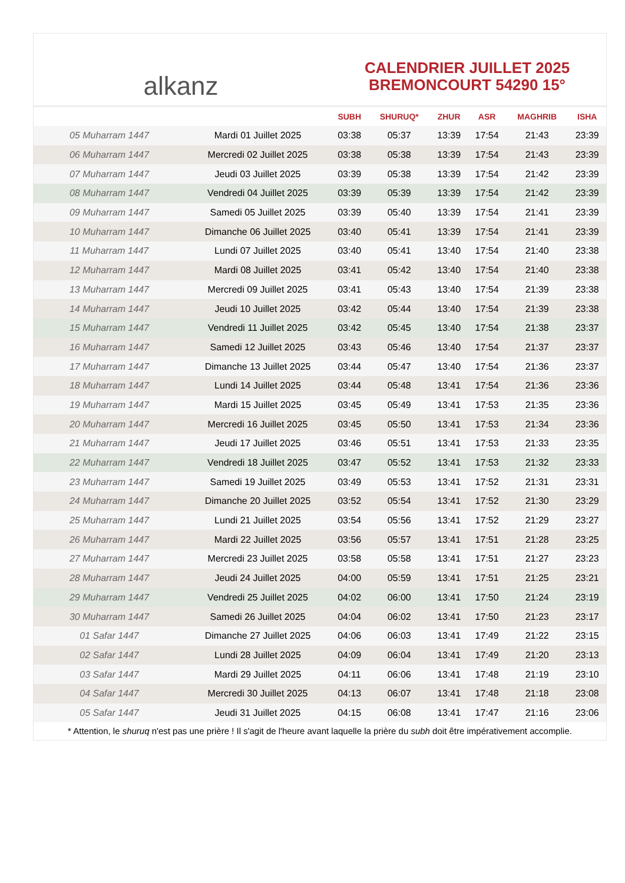alkanz
CALENDRIER JUILLET 2025
BREMONCOURT 54290 15°
| | | SUBH | SHURUQ* | ZHUR | ASR | MAGHRIB | ISHA |
| --- | --- | --- | --- | --- | --- | --- | --- |
| 05 Muharram 1447 | Mardi 01 Juillet 2025 | 03:38 | 05:37 | 13:39 | 17:54 | 21:43 | 23:39 |
| 06 Muharram 1447 | Mercredi 02 Juillet 2025 | 03:38 | 05:38 | 13:39 | 17:54 | 21:43 | 23:39 |
| 07 Muharram 1447 | Jeudi 03 Juillet 2025 | 03:39 | 05:38 | 13:39 | 17:54 | 21:42 | 23:39 |
| 08 Muharram 1447 | Vendredi 04 Juillet 2025 | 03:39 | 05:39 | 13:39 | 17:54 | 21:42 | 23:39 |
| 09 Muharram 1447 | Samedi 05 Juillet 2025 | 03:39 | 05:40 | 13:39 | 17:54 | 21:41 | 23:39 |
| 10 Muharram 1447 | Dimanche 06 Juillet 2025 | 03:40 | 05:41 | 13:39 | 17:54 | 21:41 | 23:39 |
| 11 Muharram 1447 | Lundi 07 Juillet 2025 | 03:40 | 05:41 | 13:40 | 17:54 | 21:40 | 23:38 |
| 12 Muharram 1447 | Mardi 08 Juillet 2025 | 03:41 | 05:42 | 13:40 | 17:54 | 21:40 | 23:38 |
| 13 Muharram 1447 | Mercredi 09 Juillet 2025 | 03:41 | 05:43 | 13:40 | 17:54 | 21:39 | 23:38 |
| 14 Muharram 1447 | Jeudi 10 Juillet 2025 | 03:42 | 05:44 | 13:40 | 17:54 | 21:39 | 23:38 |
| 15 Muharram 1447 | Vendredi 11 Juillet 2025 | 03:42 | 05:45 | 13:40 | 17:54 | 21:38 | 23:37 |
| 16 Muharram 1447 | Samedi 12 Juillet 2025 | 03:43 | 05:46 | 13:40 | 17:54 | 21:37 | 23:37 |
| 17 Muharram 1447 | Dimanche 13 Juillet 2025 | 03:44 | 05:47 | 13:40 | 17:54 | 21:36 | 23:37 |
| 18 Muharram 1447 | Lundi 14 Juillet 2025 | 03:44 | 05:48 | 13:41 | 17:54 | 21:36 | 23:36 |
| 19 Muharram 1447 | Mardi 15 Juillet 2025 | 03:45 | 05:49 | 13:41 | 17:53 | 21:35 | 23:36 |
| 20 Muharram 1447 | Mercredi 16 Juillet 2025 | 03:45 | 05:50 | 13:41 | 17:53 | 21:34 | 23:36 |
| 21 Muharram 1447 | Jeudi 17 Juillet 2025 | 03:46 | 05:51 | 13:41 | 17:53 | 21:33 | 23:35 |
| 22 Muharram 1447 | Vendredi 18 Juillet 2025 | 03:47 | 05:52 | 13:41 | 17:53 | 21:32 | 23:33 |
| 23 Muharram 1447 | Samedi 19 Juillet 2025 | 03:49 | 05:53 | 13:41 | 17:52 | 21:31 | 23:31 |
| 24 Muharram 1447 | Dimanche 20 Juillet 2025 | 03:52 | 05:54 | 13:41 | 17:52 | 21:30 | 23:29 |
| 25 Muharram 1447 | Lundi 21 Juillet 2025 | 03:54 | 05:56 | 13:41 | 17:52 | 21:29 | 23:27 |
| 26 Muharram 1447 | Mardi 22 Juillet 2025 | 03:56 | 05:57 | 13:41 | 17:51 | 21:28 | 23:25 |
| 27 Muharram 1447 | Mercredi 23 Juillet 2025 | 03:58 | 05:58 | 13:41 | 17:51 | 21:27 | 23:23 |
| 28 Muharram 1447 | Jeudi 24 Juillet 2025 | 04:00 | 05:59 | 13:41 | 17:51 | 21:25 | 23:21 |
| 29 Muharram 1447 | Vendredi 25 Juillet 2025 | 04:02 | 06:00 | 13:41 | 17:50 | 21:24 | 23:19 |
| 30 Muharram 1447 | Samedi 26 Juillet 2025 | 04:04 | 06:02 | 13:41 | 17:50 | 21:23 | 23:17 |
| 01 Safar 1447 | Dimanche 27 Juillet 2025 | 04:06 | 06:03 | 13:41 | 17:49 | 21:22 | 23:15 |
| 02 Safar 1447 | Lundi 28 Juillet 2025 | 04:09 | 06:04 | 13:41 | 17:49 | 21:20 | 23:13 |
| 03 Safar 1447 | Mardi 29 Juillet 2025 | 04:11 | 06:06 | 13:41 | 17:48 | 21:19 | 23:10 |
| 04 Safar 1447 | Mercredi 30 Juillet 2025 | 04:13 | 06:07 | 13:41 | 17:48 | 21:18 | 23:08 |
| 05 Safar 1447 | Jeudi 31 Juillet 2025 | 04:15 | 06:08 | 13:41 | 17:47 | 21:16 | 23:06 |
* Attention, le shuruq n'est pas une prière ! Il s'agit de l'heure avant laquelle la prière du subh doit être impérativement accomplie.